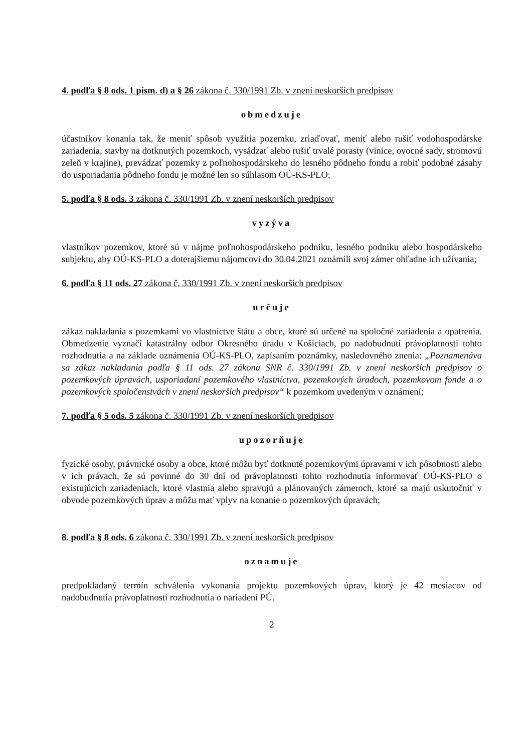4. podľa § 8 ods. 1 písm. d) a § 26 zákona č. 330/1991 Zb. v znení neskorších predpisov
obmedzuje
účastníkov konania tak, že meniť spôsob využitia pozemku, zriaďovať, meniť alebo rušiť vodohospodárske zariadenia, stavby na dotknutých pozemkoch, vysádzať alebo rušiť trvalé porasty (vinice, ovocné sady, stromovú zeleň v krajine), prevádzať pozemky z poľnohospodárskeho do lesného pôdneho fondu a robiť podobné zásahy do usporiadania pôdneho fondu je možné len so súhlasom OÚ-KS-PLO;
5. podľa § 8 ods. 3 zákona č. 330/1991 Zb. v znení neskorších predpisov
vyzýva
vlastníkov pozemkov, ktoré sú v nájme poľnohospodárskeho podniku, lesného podniku alebo hospodárskeho subjektu, aby OÚ-KS-PLO a doterajšiemu nájomcovi do 30.04.2021 oznámili svoj zámer ohľadne ich užívania;
6. podľa § 11 ods. 27 zákona č. 330/1991 Zb. v znení neskorších predpisov
určuje
zákaz nakladania s pozemkami vo vlastníctve štátu a obce, ktoré sú určené na spoločné zariadenia a opatrenia. Obmedzenie vyznačí katastrálny odbor Okresného úradu v Košiciach, po nadobudnutí právoplatnosti tohto rozhodnutia a na základe oznámenia OÚ-KS-PLO, zapísaním poznámky, nasledovného znenia: „Poznamenáva sa zákaz nakladania podľa § 11 ods. 27 zákona SNR č. 330/1991 Zb. v znení neskorších predpisov o pozemkových úpravách, usporiadaní pozemkového vlastníctva, pozemkových úradoch, pozemkovom fonde a o pozemkových spoločenstvách v znení neskorších predpisov“ k pozemkom uvedeným v oznámení;
7. podľa § 5 ods. 5 zákona č. 330/1991 Zb. v znení neskorších predpisov
upozorňuje
fyzické osoby, právnické osoby a obce, ktoré môžu byť dotknuté pozemkovými úpravami v ich pôsobnosti alebo v ich právach, že sú povinné do 30 dní od právoplatnosti tohto rozhodnutia informovať OÚ-KS-PLO o existujúcich zariadeniach, ktoré vlastnia alebo spravujú a plánovaných zámeroch, ktoré sa majú uskutočniť v obvode pozemkových úprav a môžu mať vplyv na konanie o pozemkových úpravách;
8. podľa § 8 ods. 6 zákona č. 330/1991 Zb. v znení neskorších predpisov
oznamuje
predpokladaný termín schválenia vykonania projektu pozemkových úprav, ktorý je 42 mesiacov od nadobudnutia právoplatnosti rozhodnutia o nariadení PÚ.
2